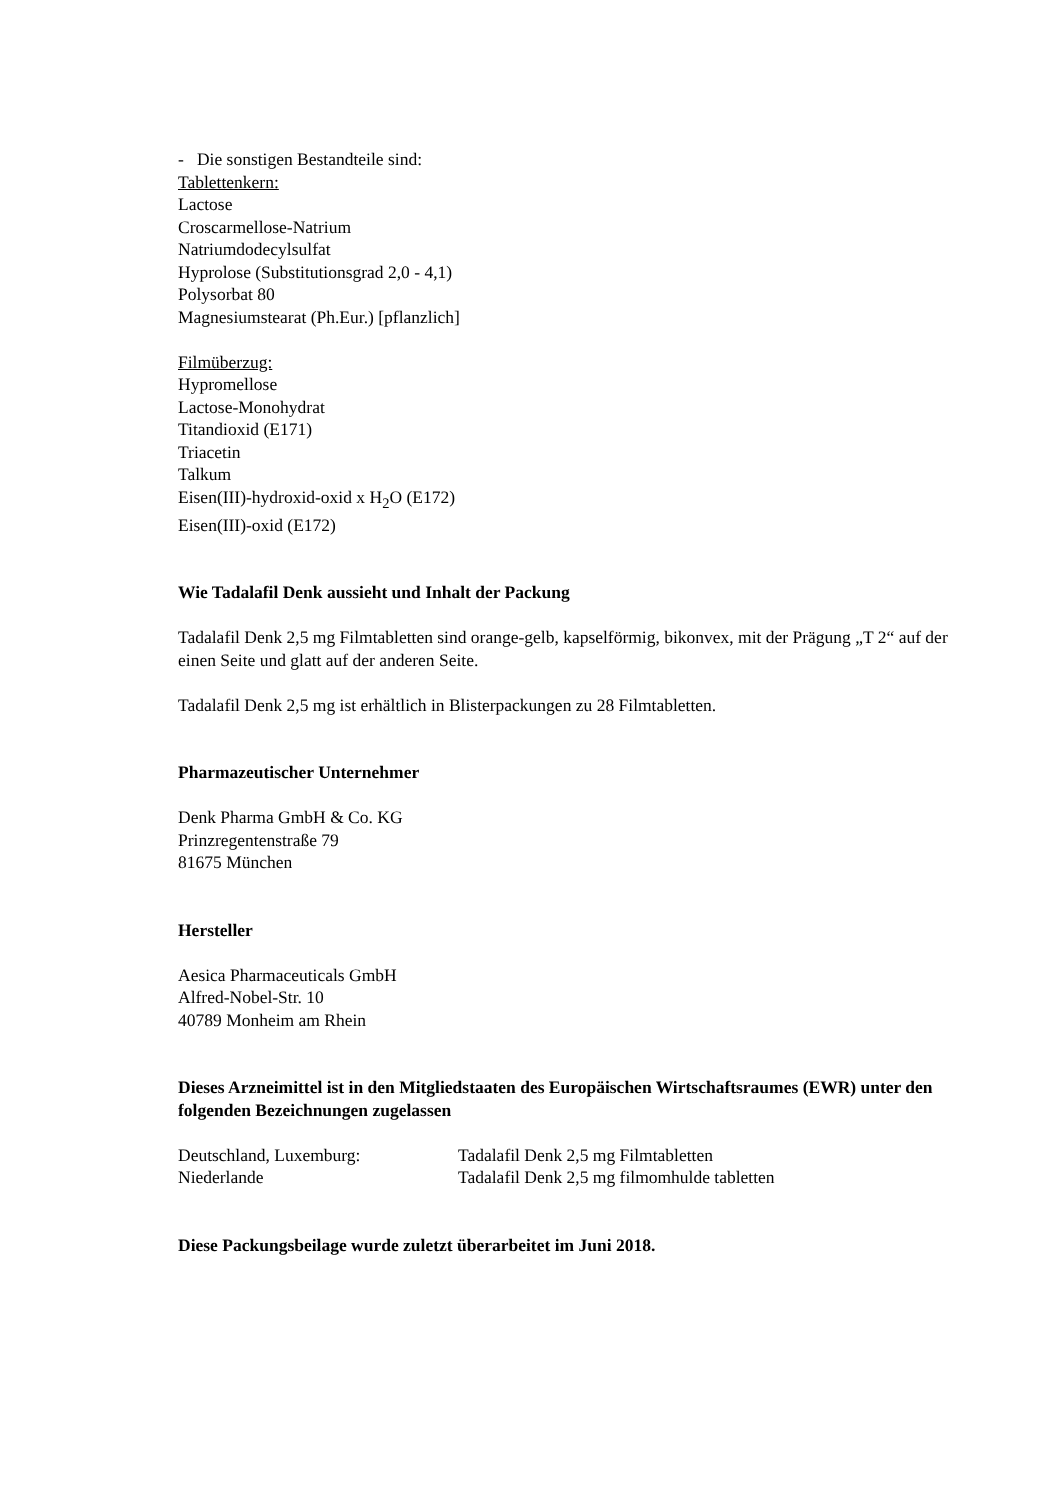- Die sonstigen Bestandteile sind:
Tablettenkern:
Lactose
Croscarmellose-Natrium
Natriumdodecylsulfat
Hyprolose (Substitutionsgrad 2,0 - 4,1)
Polysorbat 80
Magnesiumstearat (Ph.Eur.) [pflanzlich]
Filmüberzug:
Hypromellose
Lactose-Monohydrat
Titandioxid (E171)
Triacetin
Talkum
Eisen(III)-hydroxid-oxid x H<sub>2</sub>O (E172)
Eisen(III)-oxid (E172)
Wie Tadalafil Denk aussieht und Inhalt der Packung
Tadalafil Denk 2,5 mg Filmtabletten sind orange-gelb, kapselförmig, bikonvex, mit der Prägung „T 2“ auf der einen Seite und glatt auf der anderen Seite.
Tadalafil Denk 2,5 mg ist erhältlich in Blisterpackungen zu 28 Filmtabletten.
Pharmazeutischer Unternehmer
Denk Pharma GmbH & Co. KG
Prinzregentenstraße 79
81675 München
Hersteller
Aesica Pharmaceuticals GmbH
Alfred-Nobel-Str. 10
40789 Monheim am Rhein
Dieses Arzneimittel ist in den Mitgliedstaaten des Europäischen Wirtschaftsraumes (EWR) unter den folgenden Bezeichnungen zugelassen
Deutschland, Luxemburg: Tadalafil Denk 2,5 mg Filmtabletten
Niederlande Tadalafil Denk 2,5 mg filmomhulde tabletten
Diese Packungsbeilage wurde zuletzt überarbeitet im Juni 2018.